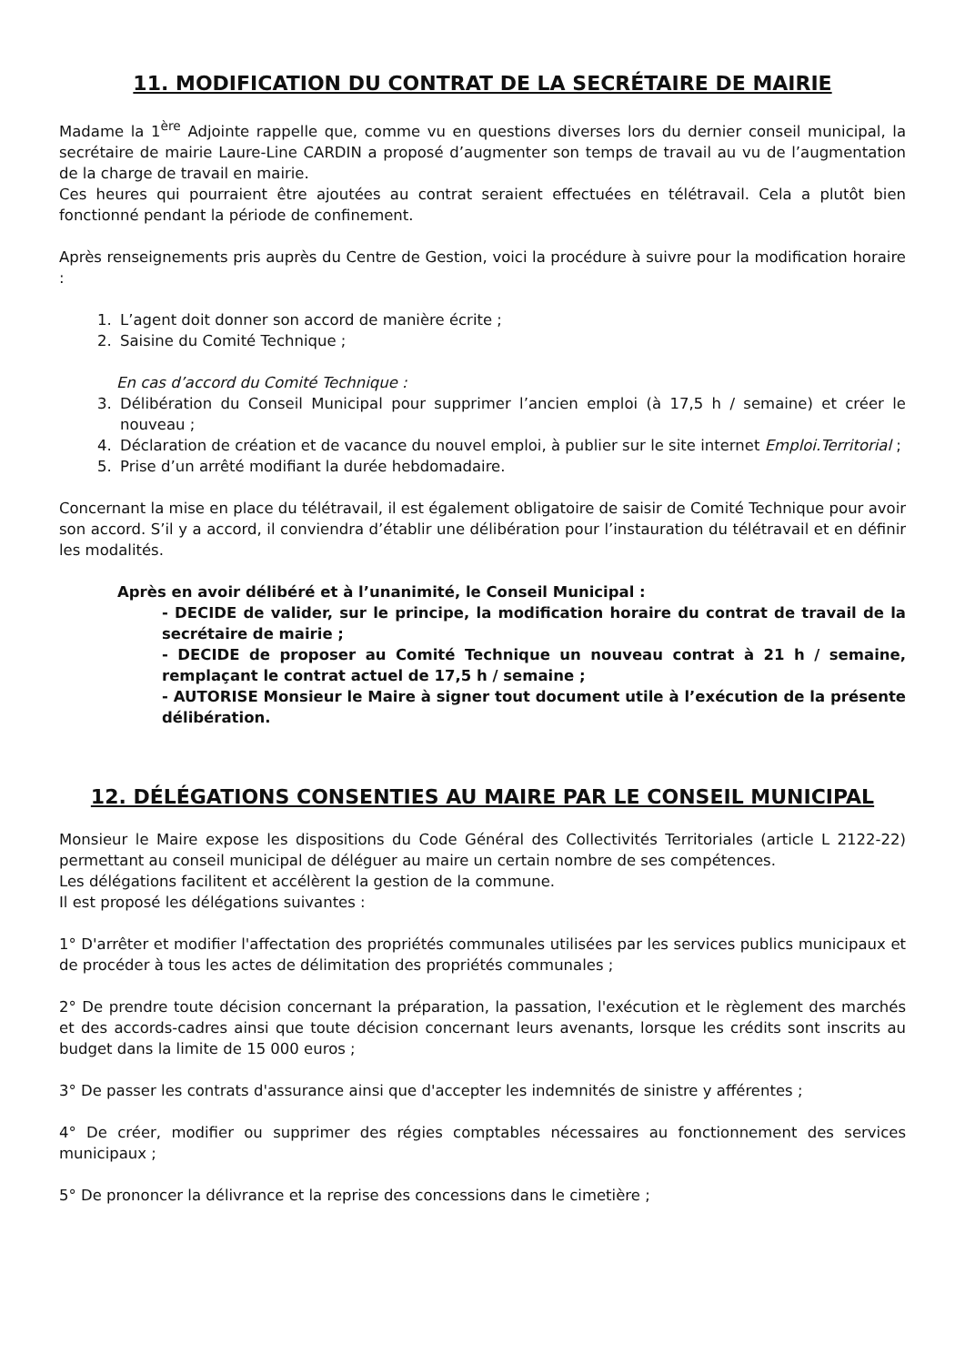11. MODIFICATION DU CONTRAT DE LA SECRÉTAIRE DE MAIRIE
Madame la 1<sup>ère</sup> Adjointe rappelle que, comme vu en questions diverses lors du dernier conseil municipal, la secrétaire de mairie Laure-Line CARDIN a proposé d’augmenter son temps de travail au vu de l’augmentation de la charge de travail en mairie.
Ces heures qui pourraient être ajoutées au contrat seraient effectuées en télétravail. Cela a plutôt bien fonctionné pendant la période de confinement.
Après renseignements pris auprès du Centre de Gestion, voici la procédure à suivre pour la modification horaire :
1. L’agent doit donner son accord de manière écrite ;
2. Saisine du Comité Technique ;
En cas d’accord du Comité Technique :
3. Délibération du Conseil Municipal pour supprimer l’ancien emploi (à 17,5 h / semaine) et créer le nouveau ;
4. Déclaration de création et de vacance du nouvel emploi, à publier sur le site internet Emploi.Territorial ;
5. Prise d’un arrêté modifiant la durée hebdomadaire.
Concernant la mise en place du télétravail, il est également obligatoire de saisir de Comité Technique pour avoir son accord. S’il y a accord, il conviendra d’établir une délibération pour l’instauration du télétravail et en définir les modalités.
Après en avoir délibéré et à l’unanimité, le Conseil Municipal :
- DECIDE de valider, sur le principe, la modification horaire du contrat de travail de la secrétaire de mairie ;
- DECIDE de proposer au Comité Technique un nouveau contrat à 21 h / semaine, remplaçant le contrat actuel de 17,5 h / semaine ;
- AUTORISE Monsieur le Maire à signer tout document utile à l’exécution de la présente délibération.
12. DÉLÉGATIONS CONSENTIES AU MAIRE PAR LE CONSEIL MUNICIPAL
Monsieur le Maire expose les dispositions du Code Général des Collectivités Territoriales (article L 2122-22) permettant au conseil municipal de déléguer au maire un certain nombre de ses compétences.
Les délégations facilitent et accélèrent la gestion de la commune.
Il est proposé les délégations suivantes :
1° D'arrêter et modifier l'affectation des propriétés communales utilisées par les services publics municipaux et de procéder à tous les actes de délimitation des propriétés communales ;
2° De prendre toute décision concernant la préparation, la passation, l'exécution et le règlement des marchés et des accords-cadres ainsi que toute décision concernant leurs avenants, lorsque les crédits sont inscrits au budget dans la limite de 15 000 euros ;
3° De passer les contrats d'assurance ainsi que d'accepter les indemnités de sinistre y afférentes ;
4° De créer, modifier ou supprimer des régies comptables nécessaires au fonctionnement des services municipaux ;
5° De prononcer la délivrance et la reprise des concessions dans le cimetière ;